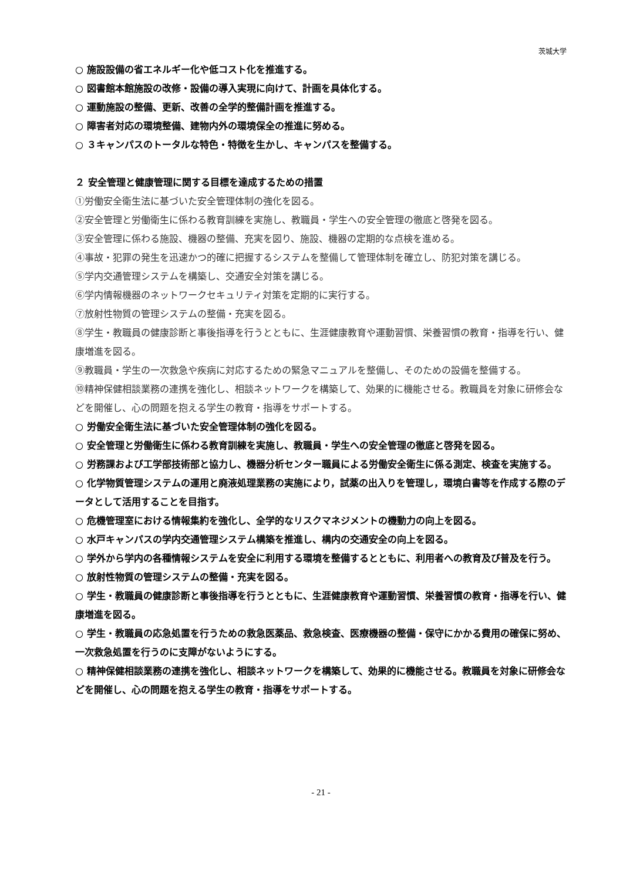茨城大学
○ 施設設備の省エネルギー化や低コスト化を推進する。
○ 図書館本館施設の改修・設備の導入実現に向けて、計画を具体化する。
○ 運動施設の整備、更新、改善の全学的整備計画を推進する。
○ 障害者対応の環境整備、建物内外の環境保全の推進に努める。
○ ３キャンパスのトータルな特色・特徴を生かし、キャンパスを整備する。
２ 安全管理と健康管理に関する目標を達成するための措置
①労働安全衛生法に基づいた安全管理体制の強化を図る。
②安全管理と労働衛生に係わる教育訓練を実施し、教職員・学生への安全管理の徹底と啓発を図る。
③安全管理に係わる施設、機器の整備、充実を図り、施設、機器の定期的な点検を進める。
④事故・犯罪の発生を迅速かつ的確に把握するシステムを整備して管理体制を確立し、防犯対策を講じる。
⑤学内交通管理システムを構築し、交通安全対策を講じる。
⑥学内情報機器のネットワークセキュリティ対策を定期的に実行する。
⑦放射性物質の管理システムの整備・充実を図る。
⑧学生・教職員の健康診断と事後指導を行うとともに、生涯健康教育や運動習慣、栄養習慣の教育・指導を行い、健康増進を図る。
⑨教職員・学生の一次救急や疾病に対応するための緊急マニュアルを整備し、そのための設備を整備する。
⑩精神保健相談業務の連携を強化し、相談ネットワークを構築して、効果的に機能させる。教職員を対象に研修会などを開催し、心の問題を抱える学生の教育・指導をサポートする。
○ 労働安全衛生法に基づいた安全管理体制の強化を図る。
○ 安全管理と労働衛生に係わる教育訓練を実施し、教職員・学生への安全管理の徹底と啓発を図る。
○ 労務課および工学部技術部と協力し、機器分析センター職員による労働安全衛生に係る測定、検査を実施する。
○ 化学物質管理システムの運用と廃液処理業務の実施により，試薬の出入りを管理し，環境白書等を作成する際のデータとして活用することを目指す。
○ 危機管理室における情報集約を強化し、全学的なリスクマネジメントの機動力の向上を図る。
○ 水戸キャンパスの学内交通管理システム構築を推進し、構内の交通安全の向上を図る。
○ 学外から学内の各種情報システムを安全に利用する環境を整備するとともに、利用者への教育及び普及を行う。
○ 放射性物質の管理システムの整備・充実を図る。
○ 学生・教職員の健康診断と事後指導を行うとともに、生涯健康教育や運動習慣、栄養習慣の教育・指導を行い、健康増進を図る。
○ 学生・教職員の応急処置を行うための救急医薬品、救急検査、医療機器の整備・保守にかかる費用の確保に努め、一次救急処置を行うのに支障がないようにする。
○ 精神保健相談業務の連携を強化し、相談ネットワークを構築して、効果的に機能させる。教職員を対象に研修会などを開催し、心の問題を抱える学生の教育・指導をサポートする。
- 21 -